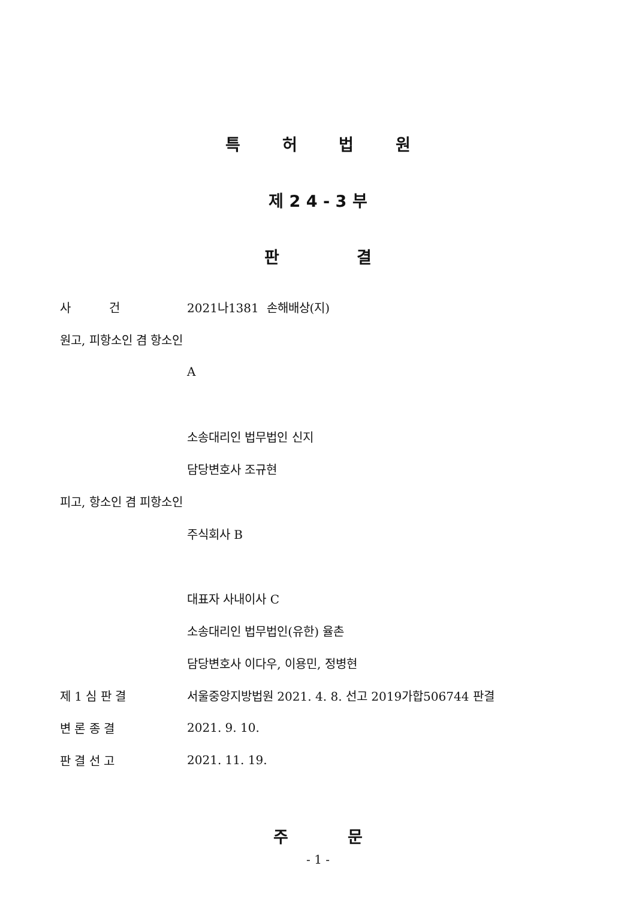특 허 법 원
제 2 4 - 3 부
판 결
사 건 2021나1381 손해배상(지)
원고, 피항소인 겸 항소인
A
소송대리인 법무법인 신지
담당변호사 조규현
피고, 항소인 겸 피항소인
주식회사 B
대표자 사내이사 C
소송대리인 법무법인(유한) 율촌
담당변호사 이다우, 이용민, 정병현
제 1 심 판 결
서울중앙지방법원 2021. 4. 8. 선고 2019가합506744 판결
변 론 종 결 2021. 9. 10.
판 결 선 고 2021. 11. 19.
주 문
- 1 -